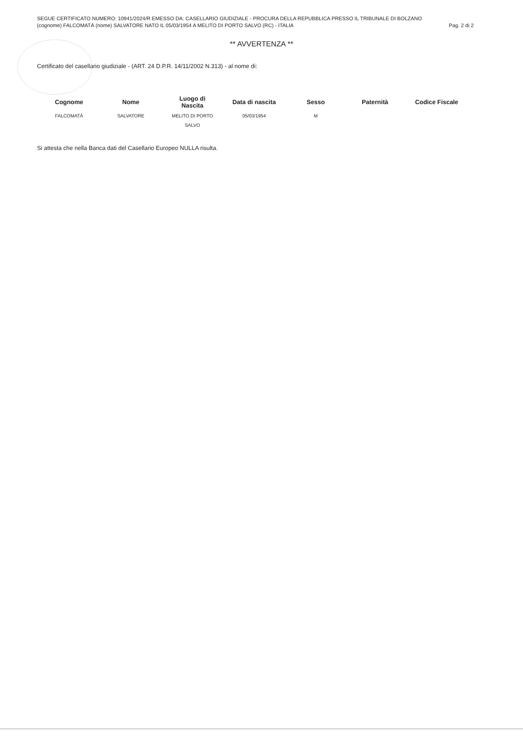SEGUE CERTIFICATO NUMERO: 10941/2024/R EMESSO DA: CASELLARIO GIUDIZIALE - PROCURA DELLA REPUBBLICA PRESSO IL TRIBUNALE DI BOLZANO
(cognome) FALCOMATÀ (nome) SALVATORE NATO IL 05/03/1954 A MELITO DI PORTO SALVO (RC) - ITALIA Pag. 2 di 2
** AVVERTENZA **
Certificato del casellario giudiziale - (ART. 24 D.P.R. 14/11/2002 N.313) - al nome di:
| Cognome | Nome | Luogo di Nascita | Data di nascita | Sesso | Paternità | Codice Fiscale |
| --- | --- | --- | --- | --- | --- | --- |
| FALCOMATÀ | SALVATORE | MELITO DI PORTO SALVO | 05/03/1954 | M | | |
Si attesta che nella Banca dati del Casellario Europeo NULLA risulta.